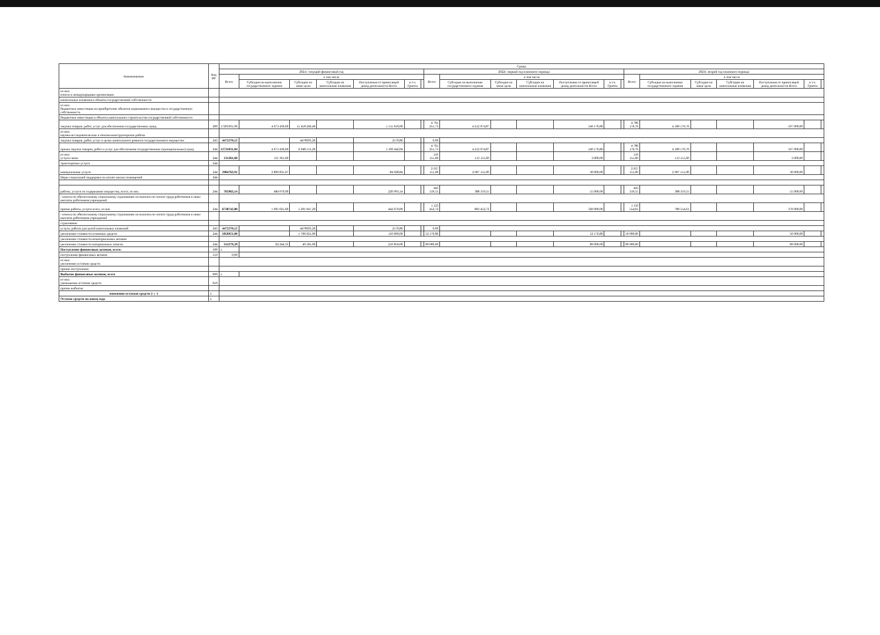| Наименование | Код ВР | Сумма | | | | | | | | | | | | | | | | | | | | |
| --- | --- | --- | --- | --- | --- | --- | --- | --- | --- | --- | --- | --- | --- | --- | --- | --- | --- | --- | --- | --- | --- | --- |
| | | 2021г. текущий финансовый год | | | | | | | 2022г. первый год планового периода | | | | | | | 2023г. второй год планового периода | | | | | | |
| | | Всего | в том числе | | | | | | Всего | в том числе | | | | | | Всего | в том числе | | | | | |
| | | | Субсидии на выполнение государственного задания | Субсидии на иные цели | Субсидии на капитальные вложения | Поступления от приносящей доход деятельности Всего | в т.ч. Гранты | | | Субсидии на выполнение государственного задания | Субсидии на иные цели | Субсидии на капитальные вложения | Поступления от приносящей доход деятельности Всего | в т.ч. Гранты | | | Субсидии на выполнение государственного задания | Субсидии на иные цели | Субсидии на капитальные вложения | Поступления от приносящей доход деятельности Всего | в т.ч. Гранты | |
| из них: взносы в международные организации | | | | | | | | | | | | | | | | | | | | | | |
| капитальные вложения в объекты государственной собственности | | | | | | | | | | | | | | | | | | | | | | |
| из них: бюджетные инвестиции на приобретение объектов недвижимого имущества в государственную собственность | | | | | | | | | | | | | | | | | | | | | | |
| бюджетные инвестиции в объекты капитального строительства государственной собственности | | | | | | | | | | | | | | | | | | | | | | |
| закупка товаров, работ, услуг для обеспечения государственных нужд | 200 | 17203301,96 | 4 673 436,60 | 11 418 246,46 | | 1 111 618,90 | | | 4 761 251,73 | 4 212 074,87 | | | 549 176,86 | | | 4 786 176,76 | 4 189 176,76 | | | 597 000,00 | | |
| из них: научно-исследовательские и опытно-конструкторские работы | | | | | | | | | | | | | | | | | | | | | | |
| закупка товаров, работ, услуг в целях капитального ремонта государственного имущества | 243 | 4472270,12 | | 4470093,26 | | 2176,86 | | | 0,00 | | | | | | | | | | | | | |
| прочая закупка товаров, работ и услуг для обеспечения государственных (муниципальных) нужд | 244 | 12731031,84 | 4 673 436,60 | 6 948 153,20 | | 1 109 442,04 | | | 4 761 251,73 | 4 212 074,87 | | | 549 176,86 | | | 4 786 176,76 | 4 189 176,76 | | | 597 000,00 | | |
| из них: услуги связи | 244 | 131361,60 | 131 361,60 | | | | | | 116 151,60 | 113 151,60 | | | 3 000,00 | | | 116 151,60 | 113 151,60 | | | 3 000,00 | | |
| транспортные услуги | 244 | | | | | | | | | | | | | | | | | | | | | |
| коммунальные услуги | 244 | 2984763,91 | 2 899 835,07 | | | 84 928,84 | | | 2 937 151,00 | 2 907 151,00 | | | 30 000,00 | | | 2 937 151,00 | 2 907 151,00 | | | 30 000,00 | | |
| Меры социальной поддержки по оплате жилых помещений | 244 | | | | | | | | | | | | | | | | | | | | | |
| работы, услуги по содержанию имущества, всего, из них | 244 | 705963,14 | 484 970,00 | | | 220 993,14 | | | 443 319,55 | 388 319,55 | | | 55 000,00 | | | 443 319,55 | 388 319,55 | | | 55 000,00 | | |
| - взносы по обязательному социальному страхованию на выплаты по оплате труда работников и иные выплаты работникам учреждений | | | | | | | | | | | | | | | | | | | | | | |
| прочие работы, услуги всего, из них | 244 | 6738742,80 | 1 095 025,60 | 5 201 047,20 | | 442 670,00 | | | 1 123 452,72 | 803 452,72 | | | 320 000,00 | | | 1 150 554,61 | 780 554,61 | | | 370 000,00 | | |
| - взносы по обязательному социальному страхованию на выплаты по оплате труда работников и иные выплаты работникам учреждений | | | | | | | | | | | | | | | | | | | | | | |
| страхование | | | | | | | | | | | | | | | | | | | | | | |
| услуги, работы для целей капитальных вложений | 243 | 4472270,12 | | 4470093,26 | | 2176,86 | | | 0,00 | | | | | | | | | | | | | |
| увеличение стоимости основных средств | 244 | 1856921,00 | | 1 706 921,00 | | 150 000,00 | | | 52 176,86 | | | | 52 176,86 | | | 50 000,00 | | | | 50 000,00 | | |
| увеличение стоимости нематериальных активов | | | | | | | | | | | | | | | | | | | | | | |
| увеличение стоимости материальных запасов | 244 | 313279,39 | 62 244,33 | 40 185,00 | | 210 850,06 | | | 89 000,00 | | | | 89 000,00 | | | 89 000,00 | | | | 89 000,00 | | |
| Поступление финансовых активов, всего: | 500 | x | | | | | | | | | | | | | | | | | | | | |
| поступление финансовых активов | 510 | 0,00 | | | | | | | | | | | | | | | | | | | | |
| из них: увеличение остатков средств | | | | | | | | | | | | | | | | | | | | | | |
| прочие поступления | | | | | | | | | | | | | | | | | | | | | | |
| Выбытие финансовых активов, всего | 600 | x | | | | | | | | | | | | | | | | | | | | |
| из них: уменьшение остатков средств | 610 | | | | | | | | | | | | | | | | | | | | | |
| прочие выбытия | | | | | | | | | | | | | | | | | | | | | | |
| изменение остатков средств (+; -) | x | | | | | | | | | | | | | | | | | | | | | |
| Остаток средств на конец года | x | | | | | | | | | | | | | | | | | | | | | |